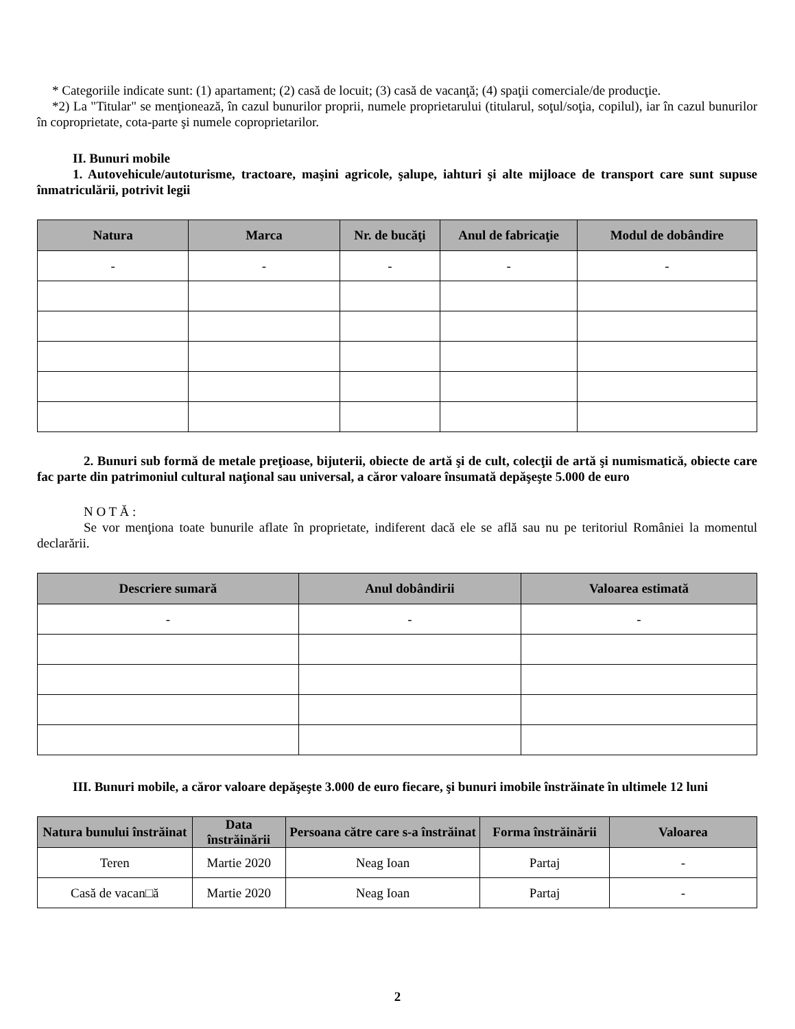* Categoriile indicate sunt: (1) apartament; (2) casă de locuit; (3) casă de vacanţă; (4) spaţii comerciale/de producţie.
*2) La "Titular" se menţionează, în cazul bunurilor proprii, numele proprietarului (titularul, soţul/soţia, copilul), iar în cazul bunurilor în coproprietate, cota-parte şi numele coproprietarilor.
II. Bunuri mobile
1. Autovehicule/autoturisme, tractoare, maşini agricole, şalupe, iahturi şi alte mijloace de transport care sunt supuse înmatriculării, potrivit legii
| Natura | Marca | Nr. de bucăţi | Anul de fabricaţie | Modul de dobândire |
| --- | --- | --- | --- | --- |
| - | - | - | - | - |
2. Bunuri sub formă de metale preţioase, bijuterii, obiecte de artă şi de cult, colecţii de artă şi numismatică, obiecte care fac parte din patrimoniul cultural naţional sau universal, a căror valoare însumată depăşeşte 5.000 de euro
N O T Ă :
Se vor menţiona toate bunurile aflate în proprietate, indiferent dacă ele se află sau nu pe teritoriul României la momentul declarării.
| Descriere sumară | Anul dobândirii | Valoarea estimată |
| --- | --- | --- |
| - | - | - |
III. Bunuri mobile, a căror valoare depăşeşte 3.000 de euro fiecare, şi bunuri imobile înstrăinate în ultimele 12 luni
| Natura bunului înstrăinat | Data înstrăinării | Persoana către care s-a înstrăinat | Forma înstrăinării | Valoarea |
| --- | --- | --- | --- | --- |
| Teren | Martie 2020 | Neag Ioan | Partaj | - |
| Casă de vacan□ă | Martie 2020 | Neag Ioan | Partaj | - |
2